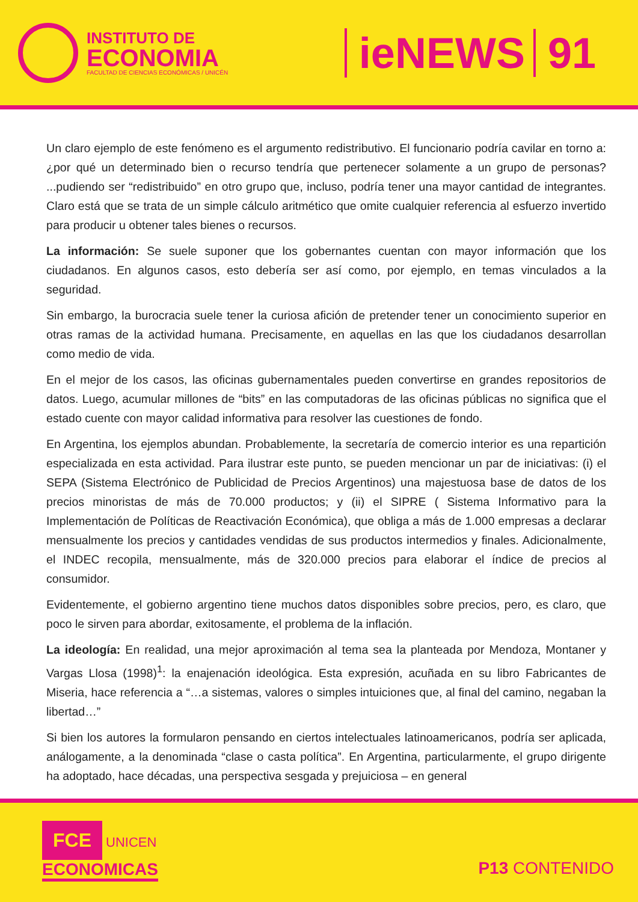INSTITUTO DE
ECONOMIA
FACULTAD DE CIENCIAS ECONÓMICAS / UNICÉN
ieNEWS 91
Un claro ejemplo de este fenómeno es el argumento redistributivo. El funcionario podría cavilar en torno a: ¿por qué un determinado bien o recurso tendría que pertenecer solamente a un grupo de personas? ...pudiendo ser “redistribuido” en otro grupo que, incluso, podría tener una mayor cantidad de integrantes. Claro está que se trata de un simple cálculo aritmético que omite cualquier referencia al esfuerzo invertido para producir u obtener tales bienes o recursos.
La información: Se suele suponer que los gobernantes cuentan con mayor información que los ciudadanos. En algunos casos, esto debería ser así como, por ejemplo, en temas vinculados a la seguridad.
Sin embargo, la burocracia suele tener la curiosa afición de pretender tener un conocimiento superior en otras ramas de la actividad humana. Precisamente, en aquellas en las que los ciudadanos desarrollan como medio de vida.
En el mejor de los casos, las oficinas gubernamentales pueden convertirse en grandes repositorios de datos. Luego, acumular millones de “bits” en las computadoras de las oficinas públicas no significa que el estado cuente con mayor calidad informativa para resolver las cuestiones de fondo.
En Argentina, los ejemplos abundan. Probablemente, la secretaría de comercio interior es una repartición especializada en esta actividad. Para ilustrar este punto, se pueden mencionar un par de iniciativas: (i) el SEPA (Sistema Electrónico de Publicidad de Precios Argentinos) una majestuosa base de datos de los precios minoristas de más de 70.000 productos; y (ii) el SIPRE ( Sistema Informativo para la Implementación de Políticas de Reactivación Económica), que obliga a más de 1.000 empresas a declarar mensualmente los precios y cantidades vendidas de sus productos intermedios y finales. Adicionalmente, el INDEC recopila, mensualmente, más de 320.000 precios para elaborar el índice de precios al consumidor.
Evidentemente, el gobierno argentino tiene muchos datos disponibles sobre precios, pero, es claro, que poco le sirven para abordar, exitosamente, el problema de la inflación.
La ideología: En realidad, una mejor aproximación al tema sea la planteada por Mendoza, Montaner y Vargas Llosa (1998)<sup>1</sup>: la enajenación ideológica. Esta expresión, acuñada en su libro Fabricantes de Miseria, hace referencia a “…a sistemas, valores o simples intuiciones que, al final del camino, negaban la libertad…”
Si bien los autores la formularon pensando en ciertos intelectuales latinoamericanos, podría ser aplicada, análogamente, a la denominada “clase o casta política”. En Argentina, particularmente, el grupo dirigente ha adoptado, hace décadas, una perspectiva sesgada y prejuiciosa – en general
FCE UNICEN
ECONOMICAS
P13 CONTENIDO